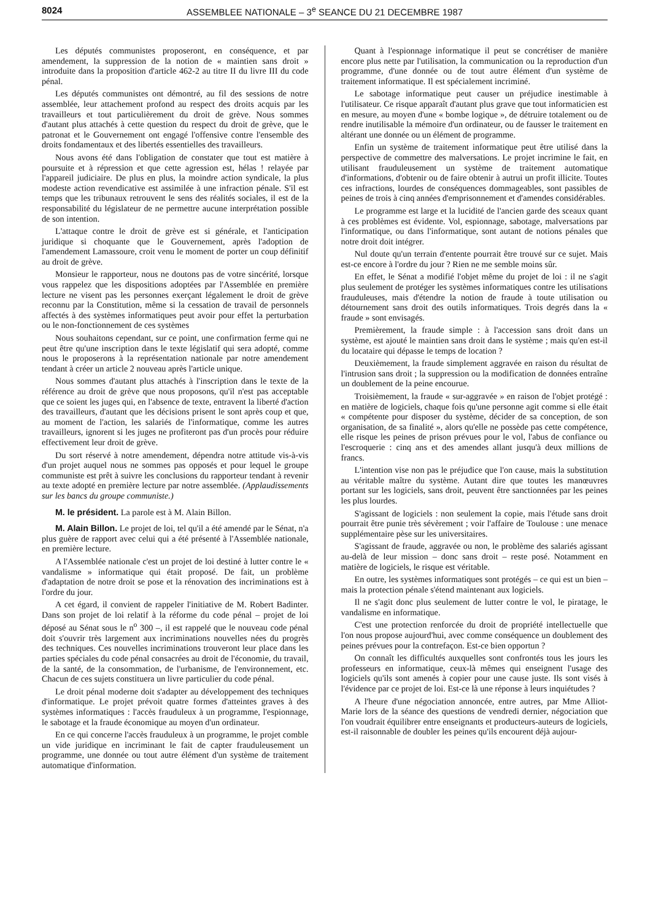8024 ASSEMBLEE NATIONALE – 3<sup>e</sup> SEANCE DU 21 DECEMBRE 1987
Les députés communistes proposeront, en conséquence, et par amendement, la suppression de la notion de « maintien sans droit » introduite dans la proposition d'article 462-2 au titre II du livre III du code pénal.
Les députés communistes ont démontré, au fil des sessions de notre assemblée, leur attachement profond au respect des droits acquis par les travailleurs et tout particulièrement du droit de grève. Nous sommes d'autant plus attachés à cette question du respect du droit de grève, que le patronat et le Gouvernement ont engagé l'offensive contre l'ensemble des droits fondamentaux et des libertés essentielles des travailleurs.
Nous avons été dans l'obligation de constater que tout est matière à poursuite et à répression et que cette agression est, hélas ! relayée par l'appareil judiciaire. De plus en plus, la moindre action syndicale, la plus modeste action revendicative est assimilée à une infraction pénale. S'il est temps que les tribunaux retrouvent le sens des réalités sociales, il est de la responsabilité du législateur de ne permettre aucune interprétation possible de son intention.
L'attaque contre le droit de grève est si générale, et l'anticipation juridique si choquante que le Gouvernement, après l'adoption de l'amendement Lamassoure, croit venu le moment de porter un coup définitif au droit de grève.
Monsieur le rapporteur, nous ne doutons pas de votre sincérité, lorsque vous rappelez que les dispositions adoptées par l'Assemblée en première lecture ne visent pas les personnes exerçant légalement le droit de grève reconnu par la Constitution, même si la cessation de travail de personnels affectés à des systèmes informatiques peut avoir pour effet la perturbation ou le non-fonctionnement de ces systèmes
Nous souhaitons cependant, sur ce point, une confirmation ferme qui ne peut être qu'une inscription dans le texte législatif qui sera adopté, comme nous le proposerons à la représentation nationale par notre amendement tendant à créer un article 2 nouveau après l'article unique.
Nous sommes d'autant plus attachés à l'inscription dans le texte de la référence au droit de grève que nous proposons, qu'il n'est pas acceptable que ce soient les juges qui, en l'absence de texte, entravent la liberté d'action des travailleurs, d'autant que les décisions prisent le sont après coup et que, au moment de l'action, les salariés de l'informatique, comme les autres travailleurs, ignorent si les juges ne profiteront pas d'un procès pour réduire effectivement leur droit de grève.
Du sort réservé à notre amendement, dépendra notre attitude vis-à-vis d'un projet auquel nous ne sommes pas opposés et pour lequel le groupe communiste est prêt à suivre les conclusions du rapporteur tendant à revenir au texte adopté en première lecture par notre assemblée. (Applaudissements sur les bancs du groupe communiste.)
M. le président. La parole est à M. Alain Billon.
M. Alain Billon. Le projet de loi, tel qu'il a été amendé par le Sénat, n'a plus guère de rapport avec celui qui a été présenté à l'Assemblée nationale, en première lecture.
A l'Assemblée nationale c'est un projet de loi destiné à lutter contre le « vandalisme » informatique qui était proposé. De fait, un problème d'adaptation de notre droit se pose et la rénovation des incriminations est à l'ordre du jour.
A cet égard, il convient de rappeler l'initiative de M. Robert Badinter. Dans son projet de loi relatif à la réforme du code pénal – projet de loi déposé au Sénat sous le n<sup>o</sup> 300 –, il est rappelé que le nouveau code pénal doit s'ouvrir très largement aux incriminations nouvelles nées du progrès des techniques. Ces nouvelles incriminations trouveront leur place dans les parties spéciales du code pénal consacrées au droit de l'économie, du travail, de la santé, de la consommation, de l'urbanisme, de l'environnement, etc. Chacun de ces sujets constituera un livre particulier du code pénal.
Le droit pénal moderne doit s'adapter au développement des techniques d'informatique. Le projet prévoit quatre formes d'atteintes graves à des systèmes informatiques : l'accès frauduleux à un programme, l'espionnage, le sabotage et la fraude économique au moyen d'un ordinateur.
En ce qui concerne l'accès frauduleux à un programme, le projet comble un vide juridique en incriminant le fait de capter frauduleusement un programme, une donnée ou tout autre élément d'un système de traitement automatique d'information.
Quant à l'espionnage informatique il peut se concrétiser de manière encore plus nette par l'utilisation, la communication ou la reproduction d'un programme, d'une donnée ou de tout autre élément d'un système de traitement informatique. Il est spécialement incriminé.
Le sabotage informatique peut causer un préjudice inestimable à l'utilisateur. Ce risque apparaît d'autant plus grave que tout informaticien est en mesure, au moyen d'une « bombe logique », de détruire totalement ou de rendre inutilisable la mémoire d'un ordinateur, ou de fausser le traitement en altérant une donnée ou un élément de programme.
Enfin un système de traitement informatique peut être utilisé dans la perspective de commettre des malversations. Le projet incrimine le fait, en utilisant frauduleusement un système de traitement automatique d'informations, d'obtenir ou de faire obtenir à autrui un profit illicite. Toutes ces infractions, lourdes de conséquences dommageables, sont passibles de peines de trois à cinq années d'emprisonnement et d'amendes considérables.
Le programme est large et la lucidité de l'ancien garde des sceaux quant à ces problèmes est évidente. Vol, espionnage, sabotage, malversations par l'informatique, ou dans l'informatique, sont autant de notions pénales que notre droit doit intégrer.
Nul doute qu'un terrain d'entente pourrait être trouvé sur ce sujet. Mais est-ce encore à l'ordre du jour ? Rien ne me semble moins sûr.
En effet, le Sénat a modifié l'objet même du projet de loi : il ne s'agit plus seulement de protéger les systèmes informatiques contre les utilisations frauduleuses, mais d'étendre la notion de fraude à toute utilisation ou détournement sans droit des outils informatiques. Trois degrés dans la « fraude » sont envisagés.
Premièrement, la fraude simple : à l'accession sans droit dans un système, est ajouté le maintien sans droit dans le système ; mais qu'en est-il du locataire qui dépasse le temps de location ?
Deuxièmement, la fraude simplement aggravée en raison du résultat de l'intrusion sans droit ; la suppression ou la modification de données entraîne un doublement de la peine encourue.
Troisièmement, la fraude « sur-aggravée » en raison de l'objet protégé : en matière de logiciels, chaque fois qu'une personne agit comme si elle était « compétente pour disposer du système, décider de sa conception, de son organisation, de sa finalité », alors qu'elle ne possède pas cette compétence, elle risque les peines de prison prévues pour le vol, l'abus de confiance ou l'escroquerie : cinq ans et des amendes allant jusqu'à deux millions de francs.
L'intention vise non pas le préjudice que l'on cause, mais la substitution au véritable maître du système. Autant dire que toutes les manœuvres portant sur les logiciels, sans droit, peuvent être sanctionnées par les peines les plus lourdes.
S'agissant de logiciels : non seulement la copie, mais l'étude sans droit pourrait être punie très sévèrement ; voir l'affaire de Toulouse : une menace supplémentaire pèse sur les universitaires.
S'agissant de fraude, aggravée ou non, le problème des salariés agissant au-delà de leur mission – donc sans droit – reste posé. Notamment en matière de logiciels, le risque est véritable.
En outre, les systèmes informatiques sont protégés – ce qui est un bien – mais la protection pénale s'étend maintenant aux logiciels.
Il ne s'agit donc plus seulement de lutter contre le vol, le piratage, le vandalisme en informatique.
C'est une protection renforcée du droit de propriété intellectuelle que l'on nous propose aujourd'hui, avec comme conséquence un doublement des peines prévues pour la contrefaçon. Est-ce bien opportun ?
On connaît les difficultés auxquelles sont confrontés tous les jours les professeurs en informatique, ceux-là mêmes qui enseignent l'usage des logiciels qu'ils sont amenés à copier pour une cause juste. Ils sont visés à l'évidence par ce projet de loi. Est-ce là une réponse à leurs inquiétudes ?
A l'heure d'une négociation annoncée, entre autres, par Mme Alliot-Marie lors de la séance des questions de vendredi dernier, négociation que l'on voudrait équilibrer entre enseignants et producteurs-auteurs de logiciels, est-il raisonnable de doubler les peines qu'ils encourent déjà aujour-